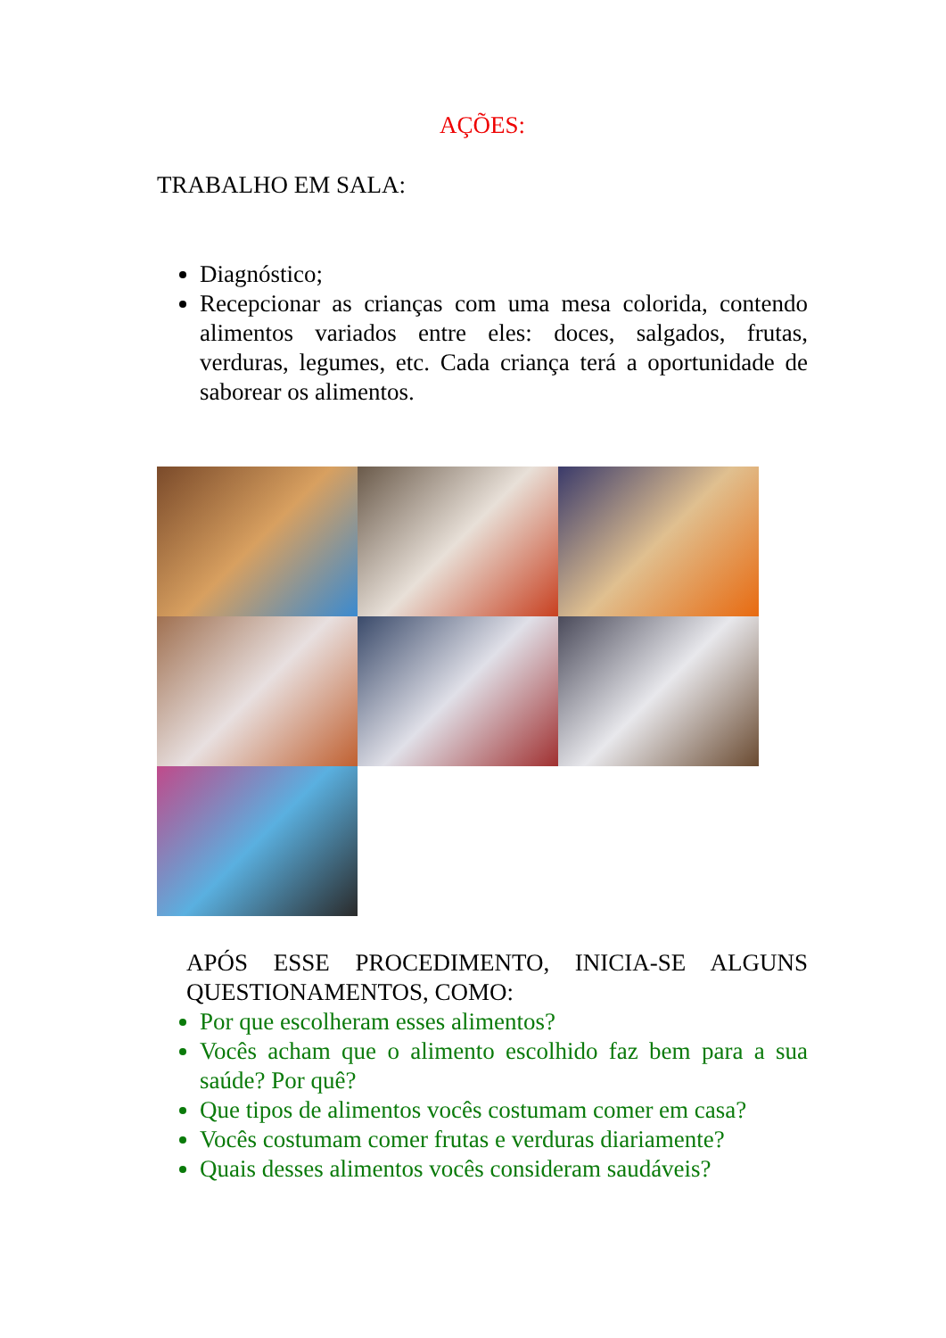AÇÕES:
TRABALHO EM SALA:
Diagnóstico;
Recepcionar as crianças com uma mesa colorida, contendo alimentos variados entre eles: doces, salgados, frutas, verduras, legumes, etc. Cada criança terá a oportunidade de saborear os alimentos.
APÓS ESSE PROCEDIMENTO, INICIA-SE ALGUNS QUESTIONAMENTOS, COMO:
Por que escolheram esses alimentos?
Vocês acham que o alimento escolhido faz bem para a sua saúde? Por quê?
Que tipos de alimentos vocês costumam comer em casa?
Vocês costumam comer frutas e verduras diariamente?
Quais desses alimentos vocês consideram saudáveis?